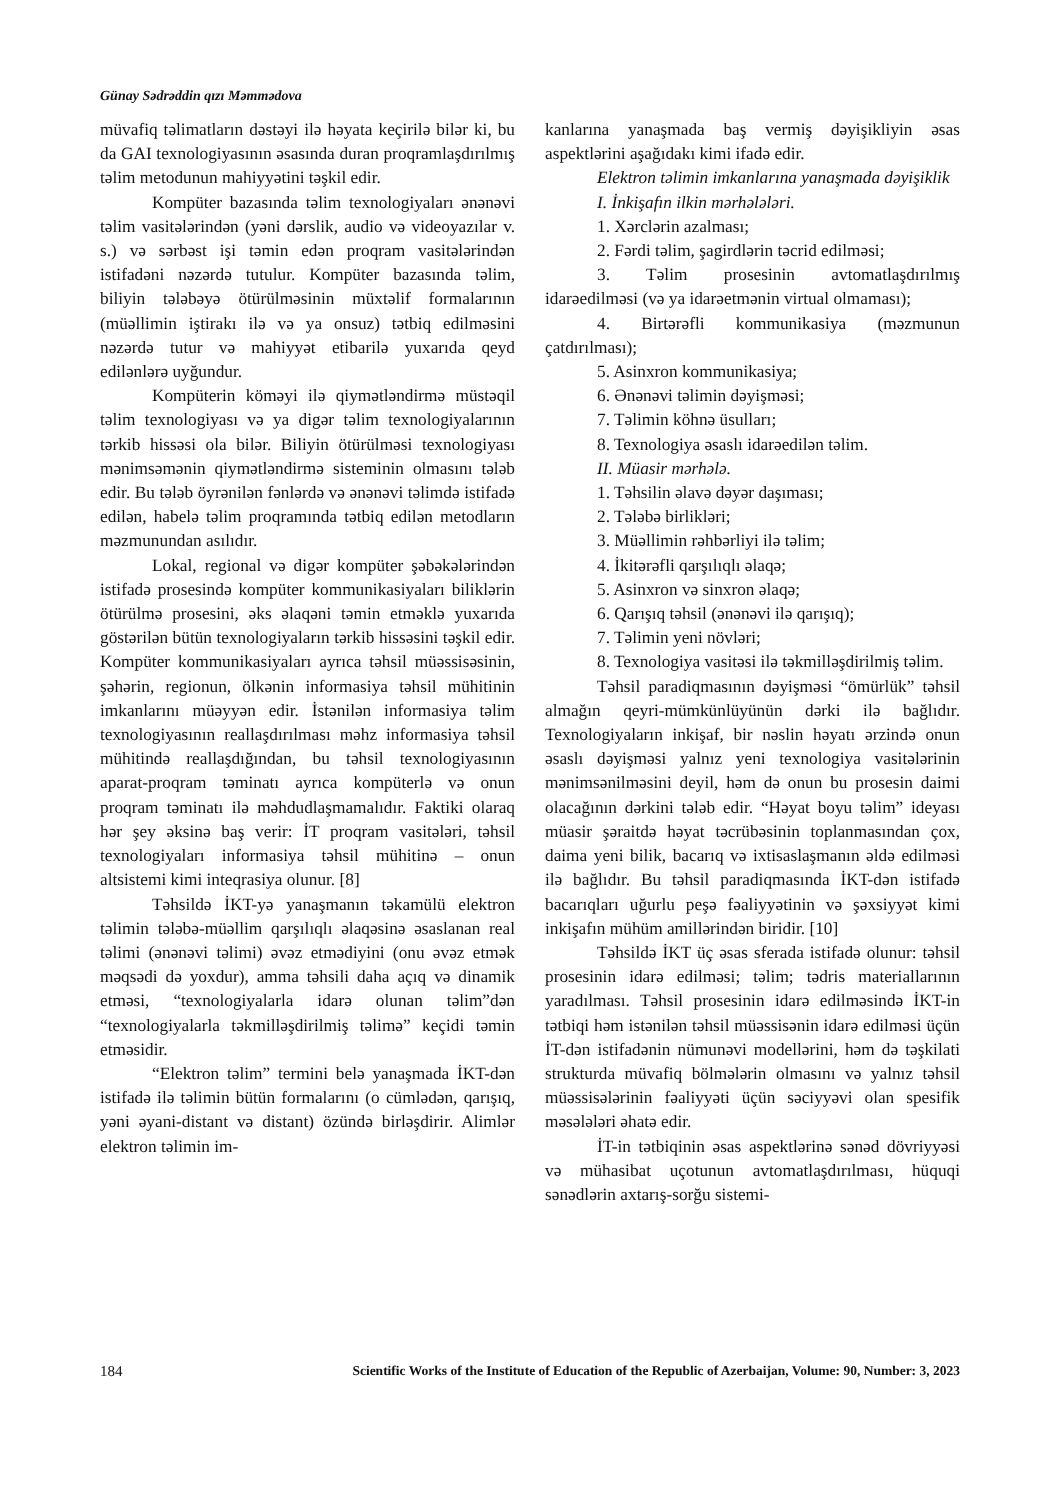Günay Sədrəddin qızı Məmmədova
müvafiq təlimatların dəstəyi ilə həyata keçirilə bilər ki, bu da GAI texnologiyasının əsasında duran proqramlaşdırılmış təlim metodunun mahiyyətini təşkil edir.
Kompüter bazasında təlim texnologiyaları ənənəvi təlim vasitələrindən (yəni dərslik, audio və videoyazılar v. s.) və sərbəst işi təmin edən proqram vasitələrindən istifadəni nəzərdə tutulur. Kompüter bazasında təlim, biliyin tələbəyə ötürülməsinin müxtəlif formalarının (müəllimin iştirakı ilə və ya onsuz) tətbiq edilməsini nəzərdə tutur və mahiyyət etibarilə yuxarıda qeyd edilənlərə uyğundur.
Kompüterin köməyi ilə qiymətləndirmə müstəqil təlim texnologiyası və ya digər təlim texnologiyalarının tərkib hissəsi ola bilər. Biliyin ötürülməsi texnologiyası mənimsəmənin qiymətləndirmə sisteminin olmasını tələb edir. Bu tələb öyrənilən fənlərdə və ənənəvi təlimdə istifadə edilən, habelə təlim proqramında tətbiq edilən metodların məzmunundan asılıdır.
Lokal, regional və digər kompüter şəbəkələrindən istifadə prosesində kompüter kommunikasiyaları biliklərin ötürülmə prosesini, əks əlaqəni təmin etməklə yuxarıda göstərilən bütün texnologiyaların tərkib hissəsini təşkil edir. Kompüter kommunikasiyaları ayrıca təhsil müəssisəsinin, şəhərin, regionun, ölkənin informasiya təhsil mühitinin imkanlarını müəyyən edir. İstənilən informasiya təlim texnologiyasının reallaşdırılması məhz informasiya təhsil mühitində reallaşdığından, bu təhsil texnologiyasının aparat-proqram təminatı ayrıca kompüterlə və onun proqram təminatı ilə məhdudlaşmamalıdır. Faktiki olaraq hər şey əksinə baş verir: İT proqram vasitələri, təhsil texnologiyaları informasiya təhsil mühitinə – onun altsistemi kimi inteqrasiya olunur. [8]
Təhsildə İKT-yə yanaşmanın təkamülü elektron təlimin tələbə-müəllim qarşılıqlı əlaqəsinə əsaslanan real təlimi (ənənəvi təlimi) əvəz etmədiyini (onu əvəz etmək məqsədi də yoxdur), amma təhsili daha açıq və dinamik etməsi, “texnologiyalarla idarə olunan təlim”dən “texnologiyalarla təkmilləşdirilmiş təlimə” keçidi təmin etməsidir.
“Elektron təlim” termini belə yanaşmada İKT-dən istifadə ilə təlimin bütün formalarını (o cümlədən, qarışıq, yəni əyani-distant və distant) özündə birləşdirir. Alimlər elektron təlimin im-
kanlarına yanaşmada baş vermiş dəyişikliyin əsas aspektlərini aşağıdakı kimi ifadə edir.
Elektron təlimin imkanlarına yanaşmada dəyişiklik
I. İnkişafın ilkin mərhələləri.
1. Xərclərin azalması;
2. Fərdi təlim, şagirdlərin təcrid edilməsi;
3. Təlim prosesinin avtomatlaşdırılmış idarəedilməsi (və ya idarəetmənin virtual olmaması);
4. Birtərəfli kommunikasiya (məzmunun çatdırılması);
5. Asinxron kommunikasiya;
6. Ənənəvi təlimin dəyişməsi;
7. Təlimin köhnə üsulları;
8. Texnologiya əsaslı idarəedilən təlim.
II. Müasir mərhələ.
1. Təhsilin əlavə dəyər daşıması;
2. Tələbə birlikləri;
3. Müəllimin rəhbərliyi ilə təlim;
4. İkitərəfli qarşılıqlı əlaqə;
5. Asinxron və sinxron əlaqə;
6. Qarışıq təhsil (ənənəvi ilə qarışıq);
7. Təlimin yeni növləri;
8. Texnologiya vasitəsi ilə təkmilləşdirilmiş təlim.
Təhsil paradiqmasının dəyişməsi “ömürlük” təhsil almağın qeyri-mümkünlüyünün dərki ilə bağlıdır. Texnologiyaların inkişaf, bir nəslin həyatı ərzində onun əsaslı dəyişməsi yalnız yeni texnologiya vasitələrinin mənimsənilməsini deyil, həm də onun bu prosesin daimi olacağının dərkini tələb edir. “Həyat boyu təlim” ideyası müasir şəraitdə həyat təcrübəsinin toplanmasından çox, daima yeni bilik, bacarıq və ixtisaslaşmanın əldə edilməsi ilə bağlıdır. Bu təhsil paradiqmasında İKT-dən istifadə bacarıqları uğurlu peşə fəaliyyətinin və şəxsiyyət kimi inkişafın mühüm amillərindən biridir. [10]
Təhsildə İKT üç əsas sferada istifadə olunur: təhsil prosesinin idarə edilməsi; təlim; tədris materiallarının yaradılması. Təhsil prosesinin idarə edilməsində İKT-in tətbiqi həm istənilən təhsil müəssisənin idarə edilməsi üçün İT-dən istifadənin nümunəvi modellərini, həm də təşkilati strukturda müvafiq bölmələrin olmasını və yalnız təhsil müəssisələrinin fəaliyyəti üçün səciyyəvi olan spesifik məsələləri əhatə edir.
İT-in tətbiqinin əsas aspektlərinə sənəd dövriyyəsi və mühasibat uçotunun avtomatlaşdırılması, hüquqi sənədlərin axtarış-sorğu sistemi-
184 Scientific Works of the Institute of Education of the Republic of Azerbaijan, Volume: 90, Number: 3, 2023